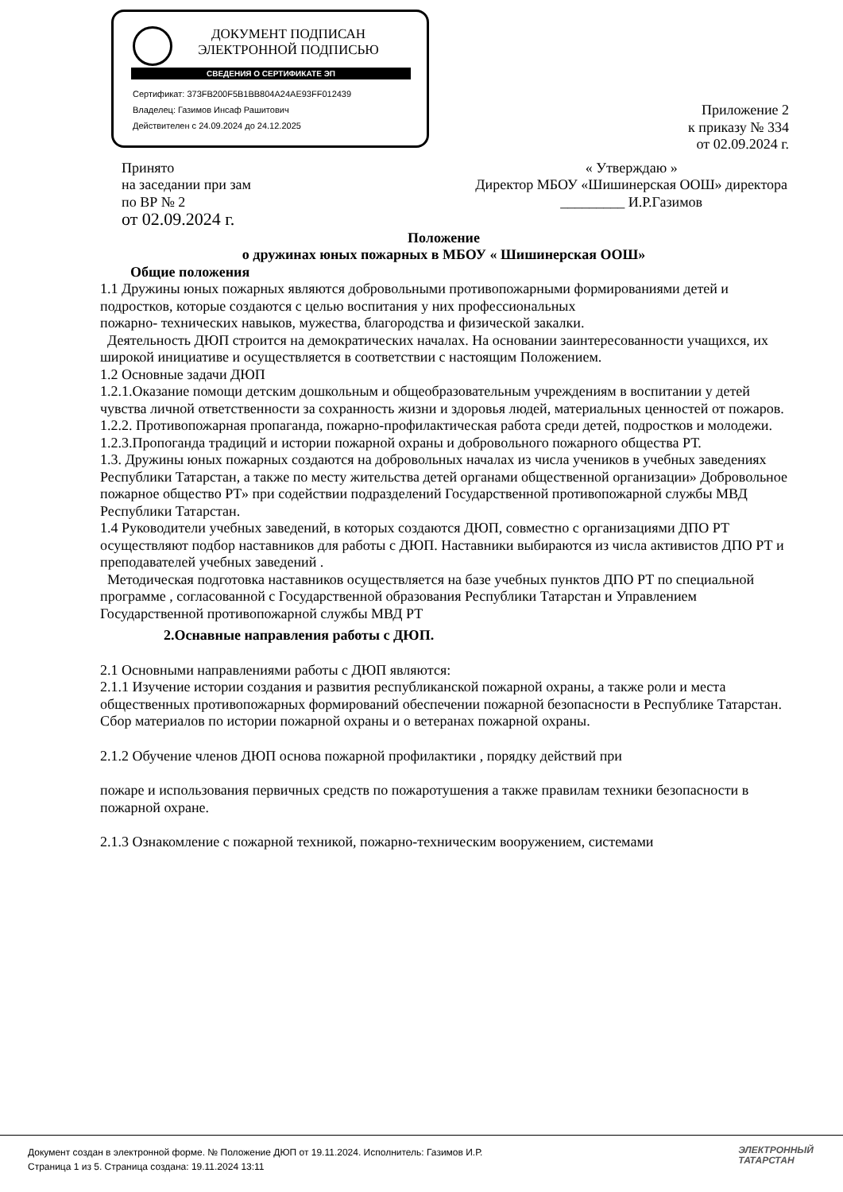ДОКУМЕНТ ПОДПИСАН
ЭЛЕКТРОННОЙ ПОДПИСЬЮ
СВЕДЕНИЯ О СЕРТИФИКАТЕ ЭП
Сертификат: 373FB200F5B1BB804A24AE93FF012439
Владелец: Газимов Инсаф Рашитович
Действителен с 24.09.2024 до 24.12.2025
Приложение 2
к приказу № 334
от 02.09.2024 г.
Принято
на заседании при зам
по ВР № 2
от 02.09.2024 г.
« Утверждаю »
Директор МБОУ «Шишинерская ООШ» директора
_________ И.Р.Газимов
Положение
о дружинах юных пожарных в МБОУ « Шишинерская ООШ»
Общие положения
1.1 Дружины юных пожарных являются добровольными противопожарными формированиями детей и подростков, которые создаются с целью воспитания у них профессиональных
пожарно- технических навыков, мужества, благородства и физической закалки.
Деятельность ДЮП строится на демократических началах. На основании заинтересованности учащихся, их широкой инициативе и осуществляется в соответствии с настоящим Положением.
1.2 Основные задачи ДЮП
1.2.1.Оказание помощи детским дошкольным и общеобразовательным учреждениям в воспитании у детей чувства личной ответственности за сохранность жизни и здоровья людей, материальных ценностей от пожаров.
1.2.2. Противопожарная пропаганда, пожарно-профилактическая работа среди детей, подростков и молодежи.
1.2.3.Пропоганда традиций и истории пожарной охраны и добровольного пожарного общества РТ.
1.3. Дружины юных пожарных создаются на добровольных началах из числа учеников в учебных заведениях Республики Татарстан, а также по месту жительства детей органами общественной организации» Добровольное пожарное общество РТ» при содействии подразделений Государственной противопожарной службы МВД Республики Татарстан.
1.4 Руководители учебных заведений, в которых создаются ДЮП, совместно с организациями ДПО РТ осуществляют подбор наставников для работы с ДЮП. Наставники выбираются из числа активистов ДПО РТ и преподавателей учебных заведений .
Методическая подготовка наставников осуществляется на базе учебных пунктов ДПО РТ по специальной программе , согласованной с Государственной образования Республики Татарстан и Управлением Государственной противопожарной службы МВД РТ
2.Оснавные направления работы с ДЮП.
2.1 Основными направлениями работы с ДЮП являются:
2.1.1 Изучение истории создания и развития республиканской пожарной охраны, а также роли и места общественных противопожарных формирований обеспечении пожарной безопасности в Республике Татарстан. Сбор материалов по истории пожарной охраны и о ветеранах пожарной охраны.
2.1.2 Обучение членов ДЮП основа пожарной профилактики , порядку действий при
пожаре и использования первичных средств по пожаротушения а также правилам техники безопасности в пожарной охране.
2.1.3 Ознакомление с пожарной техникой, пожарно-техническим вооружением, системами
Документ создан в электронной форме. № Положение ДЮП от 19.11.2024. Исполнитель: Газимов И.Р.
Страница 1 из 5. Страница создана: 19.11.2024 13:11
ЭЛЕКТРОННЫЙ
ТАТАРСТАН